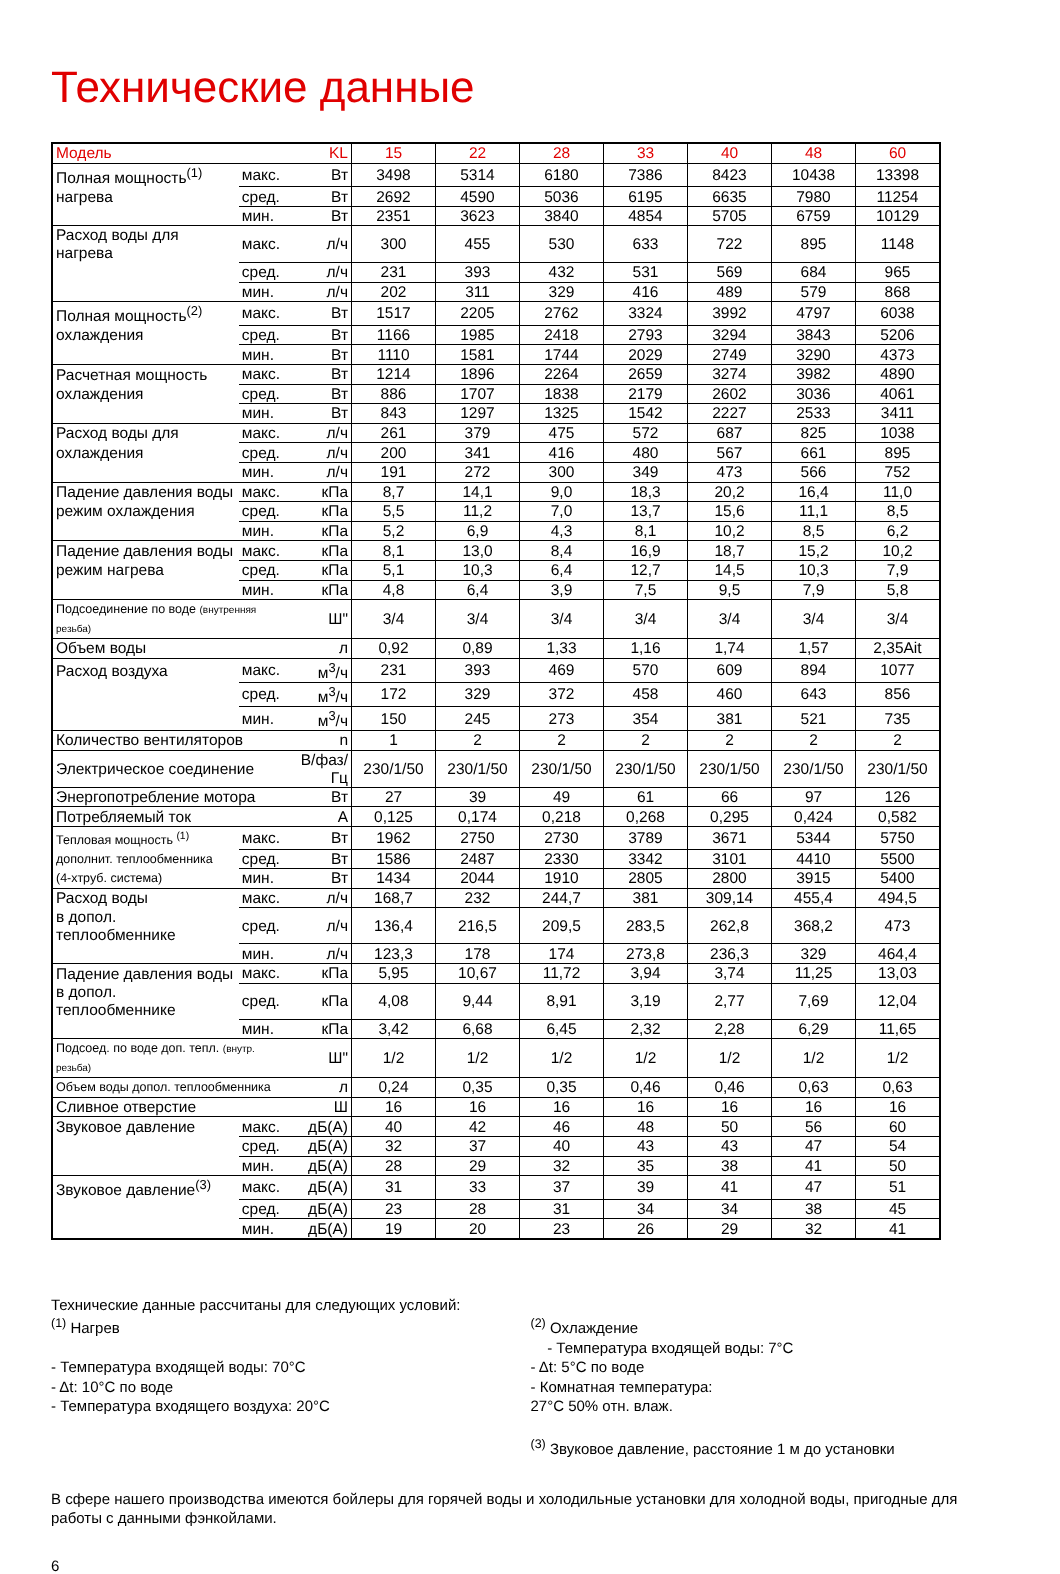Технические данные
| Модель | | KL | 15 | 22 | 28 | 33 | 40 | 48 | 60 |
| Полная мощность<sup>(1)</sup> | макс. | Вт | 3498 | 5314 | 6180 | 7386 | 8423 | 10438 | 13398 |
| нагрева | сред. | Вт | 2692 | 4590 | 5036 | 6195 | 6635 | 7980 | 11254 |
| | мин. | Вт | 2351 | 3623 | 3840 | 4854 | 5705 | 6759 | 10129 |
| Расход воды для нагрева | макс. | л/ч | 300 | 455 | 530 | 633 | 722 | 895 | 1148 |
| | сред. | л/ч | 231 | 393 | 432 | 531 | 569 | 684 | 965 |
| | мин. | л/ч | 202 | 311 | 329 | 416 | 489 | 579 | 868 |
| Полная мощность<sup>(2)</sup> | макс. | Вт | 1517 | 2205 | 2762 | 3324 | 3992 | 4797 | 6038 |
| охлаждения | сред. | Вт | 1166 | 1985 | 2418 | 2793 | 3294 | 3843 | 5206 |
| | мин. | Вт | 1110 | 1581 | 1744 | 2029 | 2749 | 3290 | 4373 |
| Расчетная мощность | макс. | Вт | 1214 | 1896 | 2264 | 2659 | 3274 | 3982 | 4890 |
| охлаждения | сред. | Вт | 886 | 1707 | 1838 | 2179 | 2602 | 3036 | 4061 |
| | мин. | Вт | 843 | 1297 | 1325 | 1542 | 2227 | 2533 | 3411 |
| Расход воды для | макс. | л/ч | 261 | 379 | 475 | 572 | 687 | 825 | 1038 |
| охлаждения | сред. | л/ч | 200 | 341 | 416 | 480 | 567 | 661 | 895 |
| | мин. | л/ч | 191 | 272 | 300 | 349 | 473 | 566 | 752 |
| Падение давления воды | макс. | кПа | 8,7 | 14,1 | 9,0 | 18,3 | 20,2 | 16,4 | 11,0 |
| режим охлаждения | сред. | кПа | 5,5 | 11,2 | 7,0 | 13,7 | 15,6 | 11,1 | 8,5 |
| | мин. | кПа | 5,2 | 6,9 | 4,3 | 8,1 | 10,2 | 8,5 | 6,2 |
| Падение давления воды | макс. | кПа | 8,1 | 13,0 | 8,4 | 16,9 | 18,7 | 15,2 | 10,2 |
| режим нагрева | сред. | кПа | 5,1 | 10,3 | 6,4 | 12,7 | 14,5 | 10,3 | 7,9 |
| | мин. | кПа | 4,8 | 6,4 | 3,9 | 7,5 | 9,5 | 7,9 | 5,8 |
| Подсоединение по воде (внутренняя резьба) | | Ш" | 3/4 | 3/4 | 3/4 | 3/4 | 3/4 | 3/4 | 3/4 |
| Объем воды | | л | 0,92 | 0,89 | 1,33 | 1,16 | 1,74 | 1,57 | 2,35Ait |
| Расход воздуха | макс. | м<sup>3</sup>/ч | 231 | 393 | 469 | 570 | 609 | 894 | 1077 |
| | сред. | м<sup>3</sup>/ч | 172 | 329 | 372 | 458 | 460 | 643 | 856 |
| | мин. | м<sup>3</sup>/ч | 150 | 245 | 273 | 354 | 381 | 521 | 735 |
| Количество вентиляторов | | n | 1 | 2 | 2 | 2 | 2 | 2 | 2 |
| Электрическое соединение | | В/фаз/Гц | 230/1/50 | 230/1/50 | 230/1/50 | 230/1/50 | 230/1/50 | 230/1/50 | 230/1/50 |
| Энергопотребление мотора | | Вт | 27 | 39 | 49 | 61 | 66 | 97 | 126 |
| Потребляемый ток | | A | 0,125 | 0,174 | 0,218 | 0,268 | 0,295 | 0,424 | 0,582 |
| Тепловая мощность <sup>(1)</sup> | макс. | Вт | 1962 | 2750 | 2730 | 3789 | 3671 | 5344 | 5750 |
| дополнит. теплообменника | сред. | Вт | 1586 | 2487 | 2330 | 3342 | 3101 | 4410 | 5500 |
| (4-хтруб. система) | мин. | Вт | 1434 | 2044 | 1910 | 2805 | 2800 | 3915 | 5400 |
| Расход воды | макс. | л/ч | 168,7 | 232 | 244,7 | 381 | 309,14 | 455,4 | 494,5 |
| в допол. теплообменнике | сред. | л/ч | 136,4 | 216,5 | 209,5 | 283,5 | 262,8 | 368,2 | 473 |
| | мин. | л/ч | 123,3 | 178 | 174 | 273,8 | 236,3 | 329 | 464,4 |
| Падение давления воды | макс. | кПа | 5,95 | 10,67 | 11,72 | 3,94 | 3,74 | 11,25 | 13,03 |
| в допол. теплообменнике | сред. | кПа | 4,08 | 9,44 | 8,91 | 3,19 | 2,77 | 7,69 | 12,04 |
| | мин. | кПа | 3,42 | 6,68 | 6,45 | 2,32 | 2,28 | 6,29 | 11,65 |
| Подсоед. по воде доп. тепл. (внутр. резьба) | | Ш" | 1/2 | 1/2 | 1/2 | 1/2 | 1/2 | 1/2 | 1/2 |
| Объем воды допол. теплообменника | | л | 0,24 | 0,35 | 0,35 | 0,46 | 0,46 | 0,63 | 0,63 |
| Сливное отверстие | | Ш | 16 | 16 | 16 | 16 | 16 | 16 | 16 |
| Звуковое давление | макс. | дБ(А) | 40 | 42 | 46 | 48 | 50 | 56 | 60 |
| | сред. | дБ(А) | 32 | 37 | 40 | 43 | 43 | 47 | 54 |
| | мин. | дБ(А) | 28 | 29 | 32 | 35 | 38 | 41 | 50 |
| Звуковое давление<sup>(3)</sup> | макс. | дБ(А) | 31 | 33 | 37 | 39 | 41 | 47 | 51 |
| | сред. | дБ(А) | 23 | 28 | 31 | 34 | 34 | 38 | 45 |
| | мин. | дБ(А) | 19 | 20 | 23 | 26 | 29 | 32 | 41 |
Технические данные рассчитаны для следующих условий:
<sup>(1)</sup> Нагрев
- Температура входящей воды: 70°C
- Δt: 10°C по воде
- Температура входящего воздуха: 20°C
<sup>(2)</sup> Охлаждение
- Температура входящей воды: 7°C
- Δt: 5°C по воде
- Комнатная температура:
27°C 50% отн. влаж.
<sup>(3)</sup> Звуковое давление, расстояние 1 м до установки
В сфере нашего производства имеются бойлеры для горячей воды и холодильные установки для холодной воды, пригодные для работы с данными фэнкойлами.
6